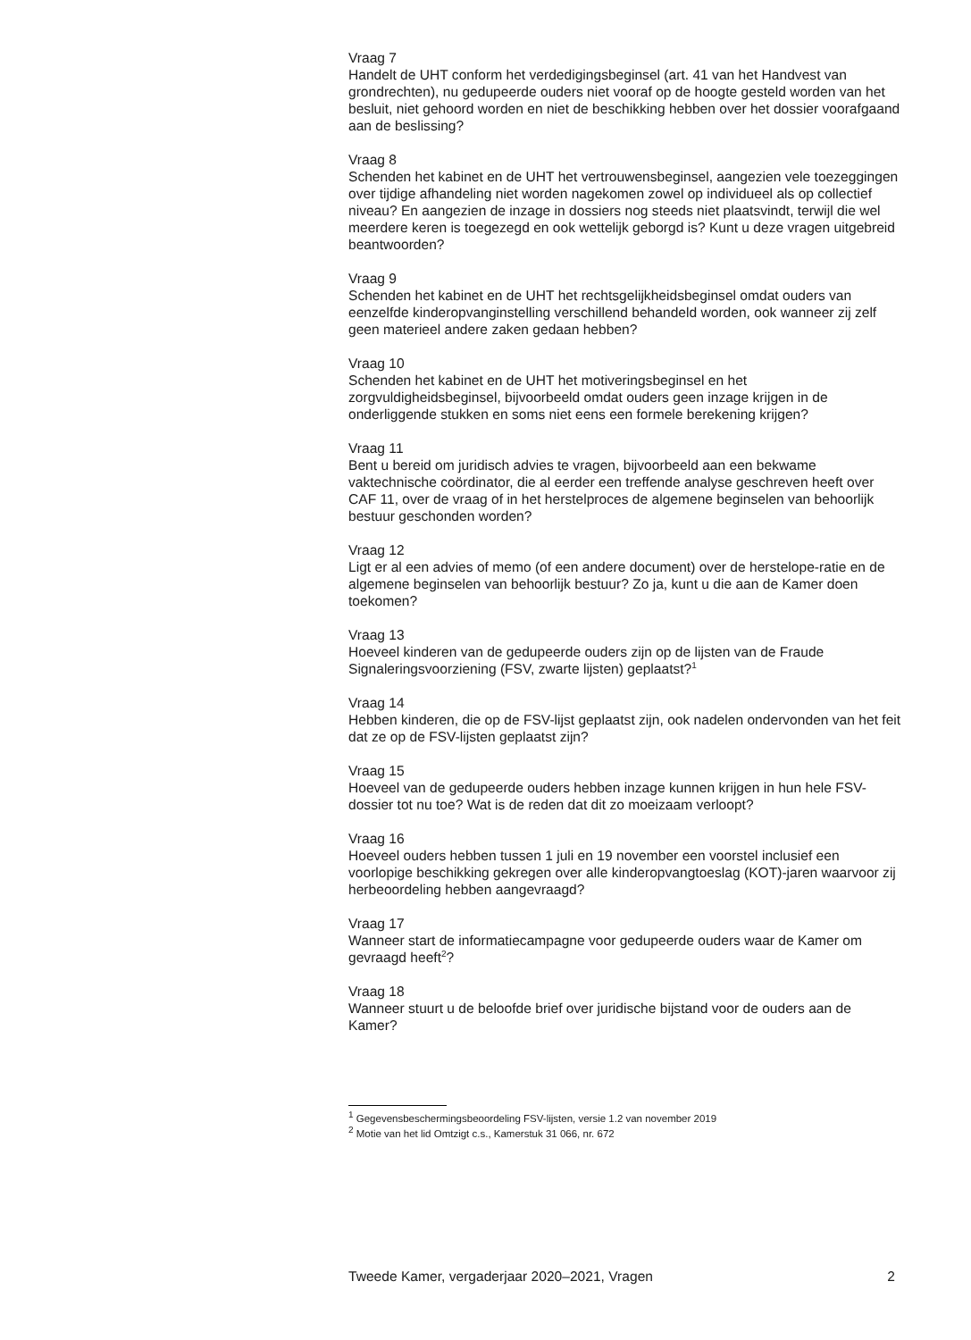Vraag 7
Handelt de UHT conform het verdedigingsbeginsel (art. 41 van het Handvest van grondrechten), nu gedupeerde ouders niet vooraf op de hoogte gesteld worden van het besluit, niet gehoord worden en niet de beschikking hebben over het dossier voorafgaand aan de beslissing?
Vraag 8
Schenden het kabinet en de UHT het vertrouwensbeginsel, aangezien vele toezeggingen over tijdige afhandeling niet worden nagekomen zowel op individueel als op collectief niveau? En aangezien de inzage in dossiers nog steeds niet plaatsvindt, terwijl die wel meerdere keren is toegezegd en ook wettelijk geborgd is? Kunt u deze vragen uitgebreid beantwoorden?
Vraag 9
Schenden het kabinet en de UHT het rechtsgelijkheidsbeginsel omdat ouders van eenzelfde kinderopvanginstelling verschillend behandeld worden, ook wanneer zij zelf geen materieel andere zaken gedaan hebben?
Vraag 10
Schenden het kabinet en de UHT het motiveringsbeginsel en het zorgvuldigheidsbeginsel, bijvoorbeeld omdat ouders geen inzage krijgen in de onderliggende stukken en soms niet eens een formele berekening krijgen?
Vraag 11
Bent u bereid om juridisch advies te vragen, bijvoorbeeld aan een bekwame vaktechnische coördinator, die al eerder een treffende analyse geschreven heeft over CAF 11, over de vraag of in het herstelproces de algemene beginselen van behoorlijk bestuur geschonden worden?
Vraag 12
Ligt er al een advies of memo (of een andere document) over de herstelope-ratie en de algemene beginselen van behoorlijk bestuur? Zo ja, kunt u die aan de Kamer doen toekomen?
Vraag 13
Hoeveel kinderen van de gedupeerde ouders zijn op de lijsten van de Fraude Signaleringsvoorziening (FSV, zwarte lijsten) geplaatst?<sup>1</sup>
Vraag 14
Hebben kinderen, die op de FSV-lijst geplaatst zijn, ook nadelen ondervonden van het feit dat ze op de FSV-lijsten geplaatst zijn?
Vraag 15
Hoeveel van de gedupeerde ouders hebben inzage kunnen krijgen in hun hele FSV-dossier tot nu toe? Wat is de reden dat dit zo moeizaam verloopt?
Vraag 16
Hoeveel ouders hebben tussen 1 juli en 19 november een voorstel inclusief een voorlopige beschikking gekregen over alle kinderopvangtoeslag (KOT)-jaren waarvoor zij herbeoordeling hebben aangevraagd?
Vraag 17
Wanneer start de informatiecampagne voor gedupeerde ouders waar de Kamer om gevraagd heeft<sup>2</sup>?
Vraag 18
Wanneer stuurt u de beloofde brief over juridische bijstand voor de ouders aan de Kamer?
<sup>1</sup> Gegevensbeschermingsbeoordeling FSV-lijsten, versie 1.2 van november 2019
<sup>2</sup> Motie van het lid Omtzigt c.s., Kamerstuk 31 066, nr. 672
Tweede Kamer, vergaderjaar 2020–2021, Vragen 2